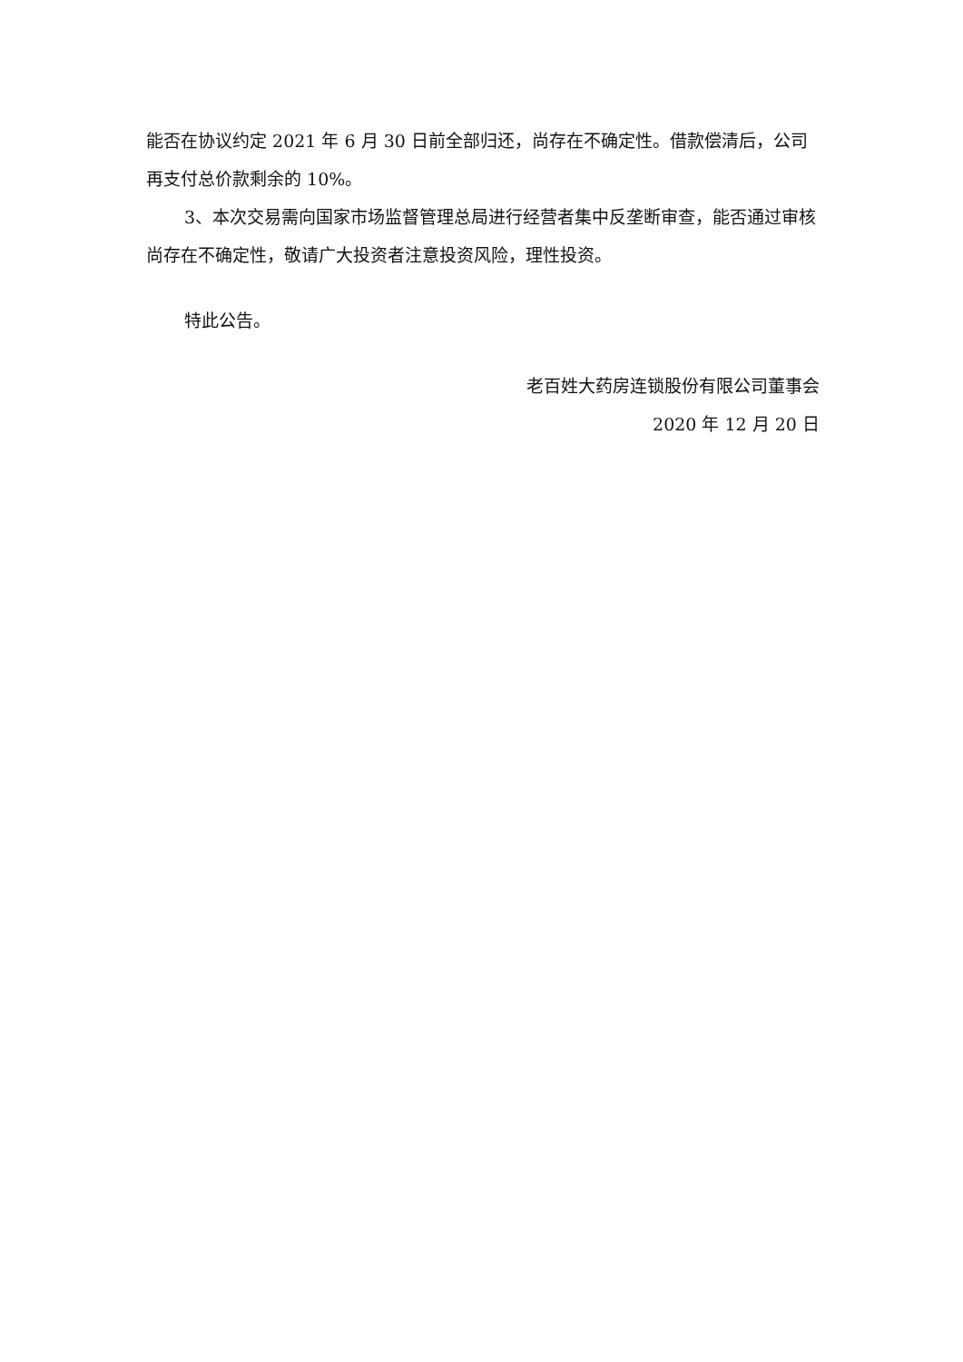能否在协议约定 2021 年 6 月 30 日前全部归还，尚存在不确定性。借款偿清后，公司再支付总价款剩余的 10%。
3、本次交易需向国家市场监督管理总局进行经营者集中反垄断审查，能否通过审核尚存在不确定性，敬请广大投资者注意投资风险，理性投资。
特此公告。
老百姓大药房连锁股份有限公司董事会
2020 年 12 月 20 日